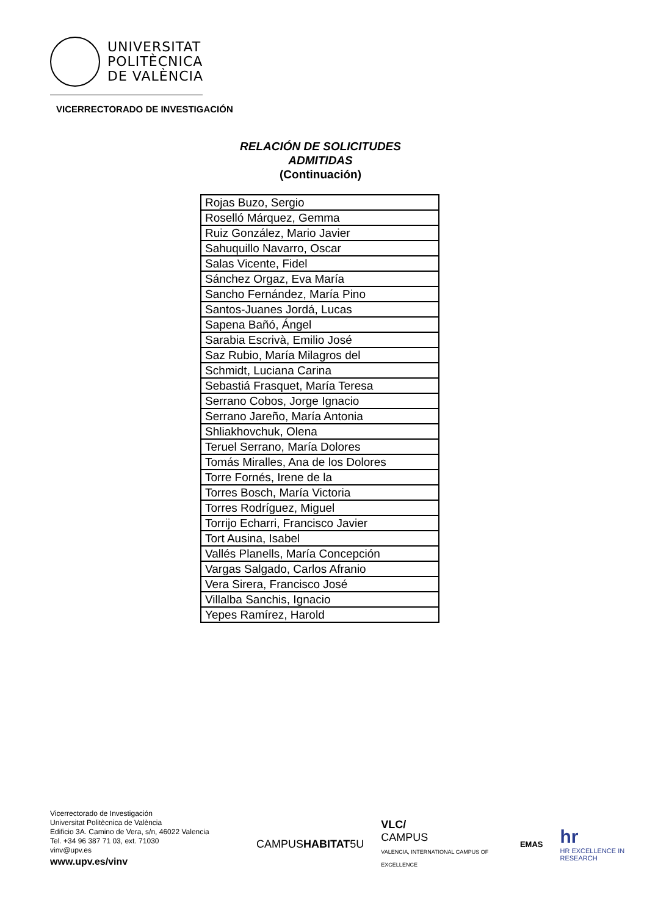UNIVERSITAT
POLITÈCNICA
DE VALÈNCIA
VICERRECTORADO DE INVESTIGACIÓN
RELACIÓN DE SOLICITUDES
ADMITIDAS
(Continuación)
| Rojas Buzo, Sergio |
| Roselló Márquez, Gemma |
| Ruiz González, Mario Javier |
| Sahuquillo Navarro, Oscar |
| Salas Vicente, Fidel |
| Sánchez Orgaz, Eva María |
| Sancho Fernández, María Pino |
| Santos-Juanes Jordá, Lucas |
| Sapena Bañó, Ángel |
| Sarabia Escrivà, Emilio José |
| Saz Rubio, María Milagros del |
| Schmidt, Luciana Carina |
| Sebastiá Frasquet, María Teresa |
| Serrano Cobos, Jorge Ignacio |
| Serrano Jareño, María Antonia |
| Shliakhovchuk, Olena |
| Teruel Serrano, María Dolores |
| Tomás Miralles, Ana de los Dolores |
| Torre Fornés, Irene de la |
| Torres Bosch, María Victoria |
| Torres Rodríguez, Miguel |
| Torrijo Echarri, Francisco Javier |
| Tort Ausina, Isabel |
| Vallés Planells, María Concepción |
| Vargas Salgado, Carlos Afranio |
| Vera Sirera, Francisco José |
| Villalba Sanchis, Ignacio |
| Yepes Ramírez, Harold |
Vicerrectorado de Investigación
Universitat Politècnica de València
Edificio 3A. Camino de Vera, s/n, 46022 Valencia
Tel. +34 96 387 71 03, ext. 71030
vinv@upv.es
www.upv.es/vinv
CAMPUSHABITAT5U VLC/
CAMPUS
VALENCIA, INTERNATIONAL CAMPUS OF EXCELLENCE EMAS hr
HR EXCELLENCE IN RESEARCH